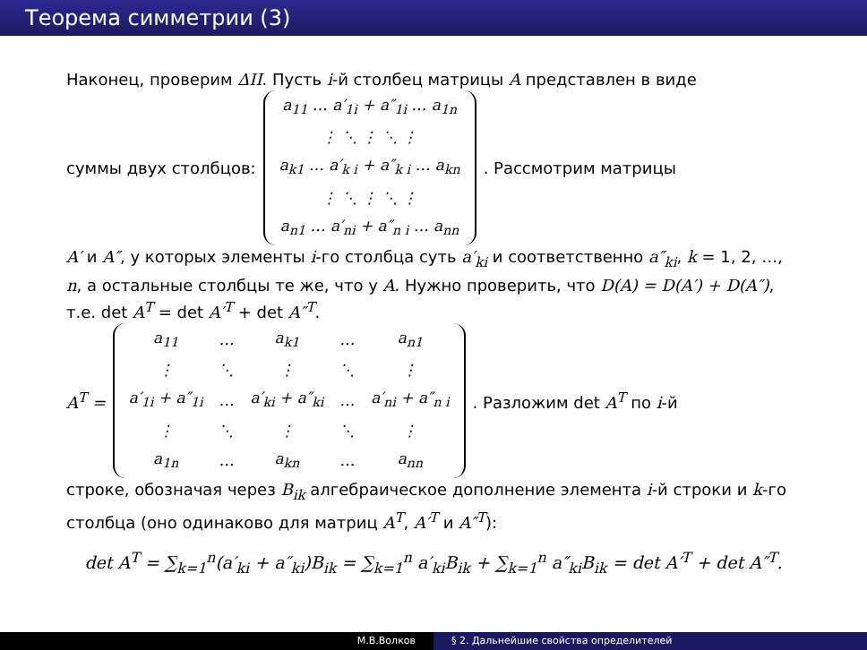Теорема симметрии (3)
Наконец, проверим ΔII. Пусть i-й столбец матрицы A представлен в виде
суммы двух столбцов:
| a<sub>11</sub> … a′<sub>1i</sub> + a″<sub>1i</sub> … a<sub>1n</sub> |
| ⋮ ⋱ ⋮ ⋱ ⋮ |
| a<sub>k1</sub> … a′<sub>k i</sub> + a″<sub>k i</sub> … a<sub>kn</sub> |
| ⋮ ⋱ ⋮ ⋱ ⋮ |
| a<sub>n1</sub> … a′<sub>ni</sub> + a″<sub>n i</sub> … a<sub>nn</sub> |
. Рассмотрим матрицы
A′ и A″, у которых элементы i-го столбца суть a′<sub>ki</sub> и соответственно a″<sub>ki</sub>, k = 1, 2, …, n, а остальные столбцы те же, что у A. Нужно проверить, что D(A) = D(A′) + D(A″), т.е. det A<sup>T</sup> = det A′<sup>T</sup> + det A″<sup>T</sup>.
A<sup>T</sup> =
| a<sub>11</sub> | … | a<sub>k1</sub> | … | a<sub>n1</sub> |
| ⋮ | ⋱ | ⋮ | ⋱ | ⋮ |
| a′<sub>1i</sub> + a″<sub>1i</sub> | … | a′<sub>ki</sub> + a″<sub>ki</sub> | … | a′<sub>ni</sub> + a″<sub>n i</sub> |
| ⋮ | ⋱ | ⋮ | ⋱ | ⋮ |
| a<sub>1n</sub> | … | a<sub>kn</sub> | … | a<sub>nn</sub> |
. Разложим det A<sup>T</sup> по i-й
строке, обозначая через B<sub>ik</sub> алгебраическое дополнение элемента i-й строки и k-го столбца (оно одинаково для матриц A<sup>T</sup>, A′<sup>T</sup> и A″<sup>T</sup>):
det A<sup>T</sup> = ∑<sub>k=1</sub><sup>n</sup>(a′<sub>ki</sub> + a″<sub>ki</sub>)B<sub>ik</sub> = ∑<sub>k=1</sub><sup>n</sup> a′<sub>ki</sub>B<sub>ik</sub> + ∑<sub>k=1</sub><sup>n</sup> a″<sub>ki</sub>B<sub>ik</sub> = det A′<sup>T</sup> + det A″<sup>T</sup>.
М.В.Волков § 2. Дальнейшие свойства определителей